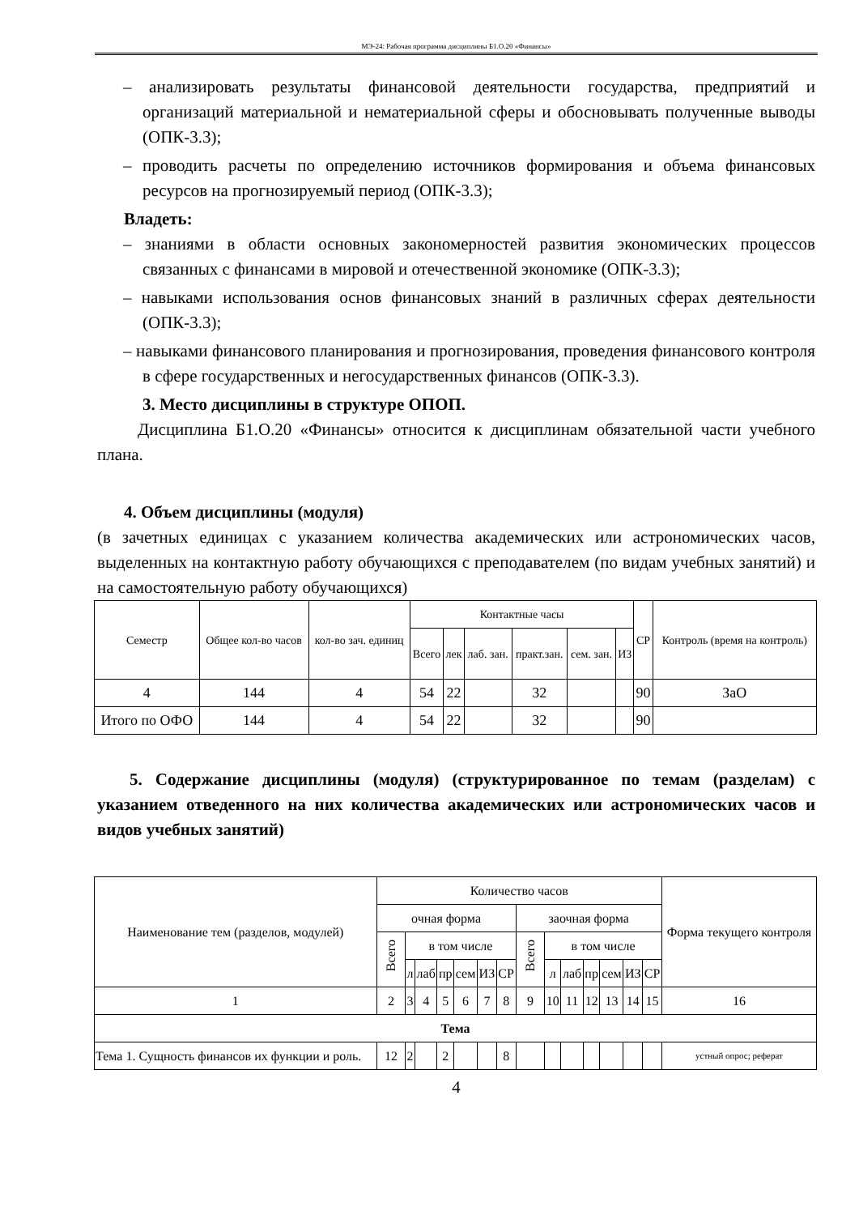МЭ-24: Рабочая программа дисциплины Б1.О.20 «Финансы»
– анализировать результаты финансовой деятельности государства, предприятий и организаций материальной и нематериальной сферы и обосновывать полученные выводы (ОПК-3.3);
– проводить расчеты по определению источников формирования и объема финансовых ресурсов на прогнозируемый период (ОПК-3.3);
Владеть:
– знаниями в области основных закономерностей развития экономических процессов связанных с финансами в мировой и отечественной экономике (ОПК-3.3);
– навыками использования основ финансовых знаний в различных сферах деятельности (ОПК-3.3);
– навыками финансового планирования и прогнозирования, проведения финансового контроля в сфере государственных и негосударственных финансов (ОПК-3.3).
3. Место дисциплины в структуре ОПОП.
Дисциплина Б1.О.20 «Финансы» относится к дисциплинам обязательной части учебного плана.
4. Объем дисциплины (модуля)
(в зачетных единицах с указанием количества академических или астрономических часов, выделенных на контактную работу обучающихся с преподавателем (по видам учебных занятий) и на самостоятельную работу обучающихся)
| Семестр | Общее кол-во часов | кол-во зач. единиц | Контактные часы | | | | | | СР | Контроль (время на контроль) |
| --- | --- | --- | --- | --- | --- | --- | --- | --- | --- | --- |
| | | | Всего | лек | лаб. зан. | практ.зан. | сем. зан. | ИЗ | | |
| 4 | 144 | 4 | 54 | 22 | | 32 | | | 90 | ЗаО |
| Итого по ОФО | 144 | 4 | 54 | 22 | | 32 | | | 90 | |
5. Содержание дисциплины (модуля) (структурированное по темам (разделам) с указанием отведенного на них количества академических или астрономических часов и видов учебных занятий)
| Наименование тем (разделов, модулей) | Количество часов | | | | | | | | | | | | | | Форма текущего контроля |
| | очная форма | | | | | | | заочная форма | | | | | | | |
| | Всего | в том числе | | | | | | Всего | в том числе | | | | | | |
| | | л | лаб | пр | сем | ИЗ | СР | | л | лаб | пр | сем | ИЗ | СР | |
| 1 | 2 | 3 | 4 | 5 | 6 | 7 | 8 | 9 | 10 | 11 | 12 | 13 | 14 | 15 | 16 |
| Тема | | | | | | | | | | | | | | | |
| Тема 1. Сущность финансов их функции и роль. | 12 | 2 | | 2 | | | 8 | | | | | | | | устный опрос; реферат |
4